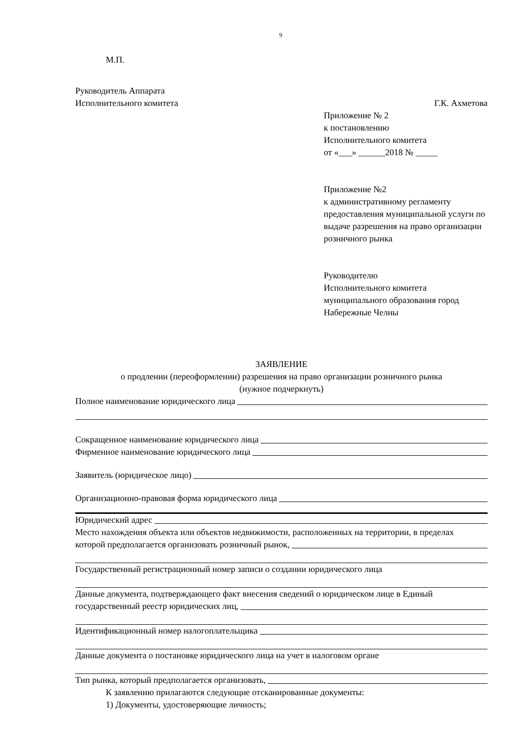9
М.П.
Руководитель Аппарата
Исполнительного комитета Г.К. Ахметова
Приложение № 2
к постановлению
Исполнительного комитета
от «___» ______2018 № _____
Приложение №2
к административному регламенту предоставления муниципальной услуги по выдаче разрешения на право организации розничного рынка
Руководителю
Исполнительного комитета муниципального образования город Набережные Челны
ЗАЯВЛЕНИЕ
о продлении (переоформлении) разрешения на право организации розничного рынка
(нужное подчеркнуть)
Полное наименование юридического лица
Сокращенное наименование юридического лица
Фирменное наименование юридического лица
Заявитель (юридическое лицо)
Организационно-правовая форма юридического лица
Юридический адрес
Место нахождения объекта или объектов недвижимости, расположенных на территории, в пределах
которой предполагается организовать розничный рынок,
Государственный регистрационный номер записи о создании юридического лица
Данные документа, подтверждающего факт внесения сведений о юридическом лице в Единый
государственный реестр юридических лиц,
Идентификационный номер налогоплательщика
Данные документа о постановке юридического лица на учет в налоговом органе
Тип рынка, который предполагается организовать,
К заявлению прилагаются следующие отсканированные документы:
1) Документы, удостоверяющие личность;